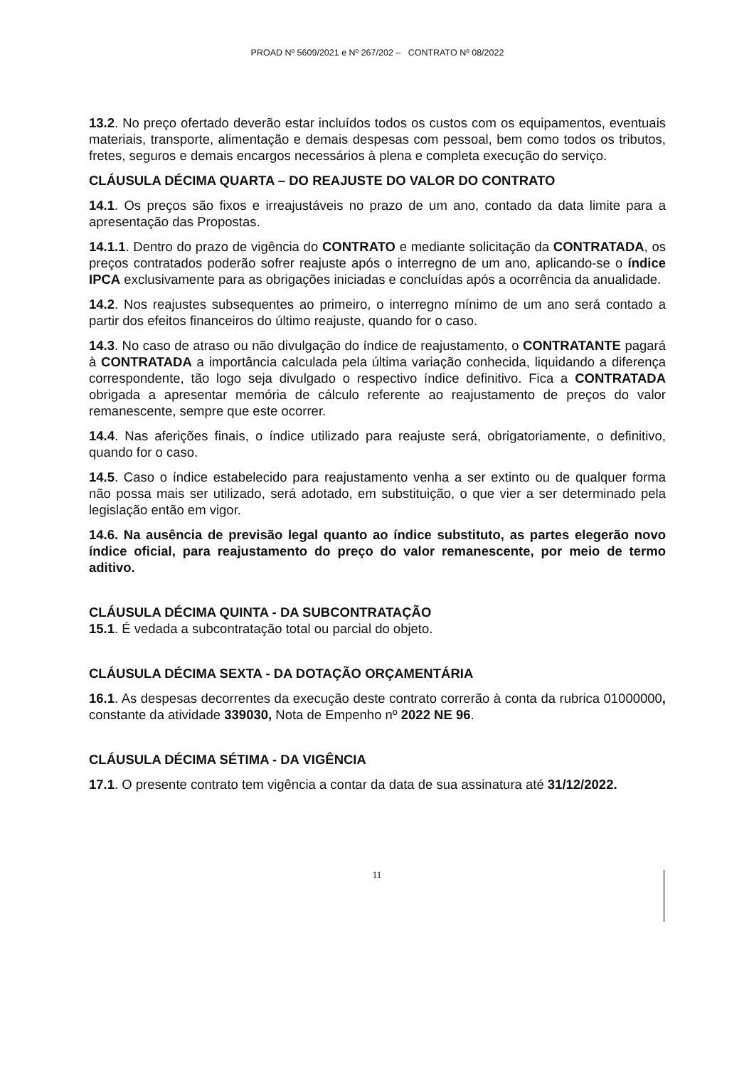PROAD Nº 5609/2021 e Nº 267/202 – CONTRATO Nº 08/2022
13.2. No preço ofertado deverão estar incluídos todos os custos com os equipamentos, eventuais materiais, transporte, alimentação e demais despesas com pessoal, bem como todos os tributos, fretes, seguros e demais encargos necessários à plena e completa execução do serviço.
CLÁUSULA DÉCIMA QUARTA – DO REAJUSTE DO VALOR DO CONTRATO
14.1. Os preços são fixos e irreajustáveis no prazo de um ano, contado da data limite para a apresentação das Propostas.
14.1.1. Dentro do prazo de vigência do CONTRATO e mediante solicitação da CONTRATADA, os preços contratados poderão sofrer reajuste após o interregno de um ano, aplicando-se o índice IPCA exclusivamente para as obrigações iniciadas e concluídas após a ocorrência da anualidade.
14.2. Nos reajustes subsequentes ao primeiro, o interregno mínimo de um ano será contado a partir dos efeitos financeiros do último reajuste, quando for o caso.
14.3. No caso de atraso ou não divulgação do índice de reajustamento, o CONTRATANTE pagará à CONTRATADA a importância calculada pela última variação conhecida, liquidando a diferença correspondente, tão logo seja divulgado o respectivo índice definitivo. Fica a CONTRATADA obrigada a apresentar memória de cálculo referente ao reajustamento de preços do valor remanescente, sempre que este ocorrer.
14.4. Nas aferições finais, o índice utilizado para reajuste será, obrigatoriamente, o definitivo, quando for o caso.
14.5. Caso o índice estabelecido para reajustamento venha a ser extinto ou de qualquer forma não possa mais ser utilizado, será adotado, em substituição, o que vier a ser determinado pela legislação então em vigor.
14.6. Na ausência de previsão legal quanto ao índice substituto, as partes elegerão novo índice oficial, para reajustamento do preço do valor remanescente, por meio de termo aditivo.
CLÁUSULA DÉCIMA QUINTA - DA SUBCONTRATAÇÃO
15.1. É vedada a subcontratação total ou parcial do objeto.
CLÁUSULA DÉCIMA SEXTA - DA DOTAÇÃO ORÇAMENTÁRIA
16.1. As despesas decorrentes da execução deste contrato correrão à conta da rubrica 01000000, constante da atividade 339030, Nota de Empenho nº 2022 NE 96.
CLÁUSULA DÉCIMA SÉTIMA - DA VIGÊNCIA
17.1. O presente contrato tem vigência a contar da data de sua assinatura até 31/12/2022.
11